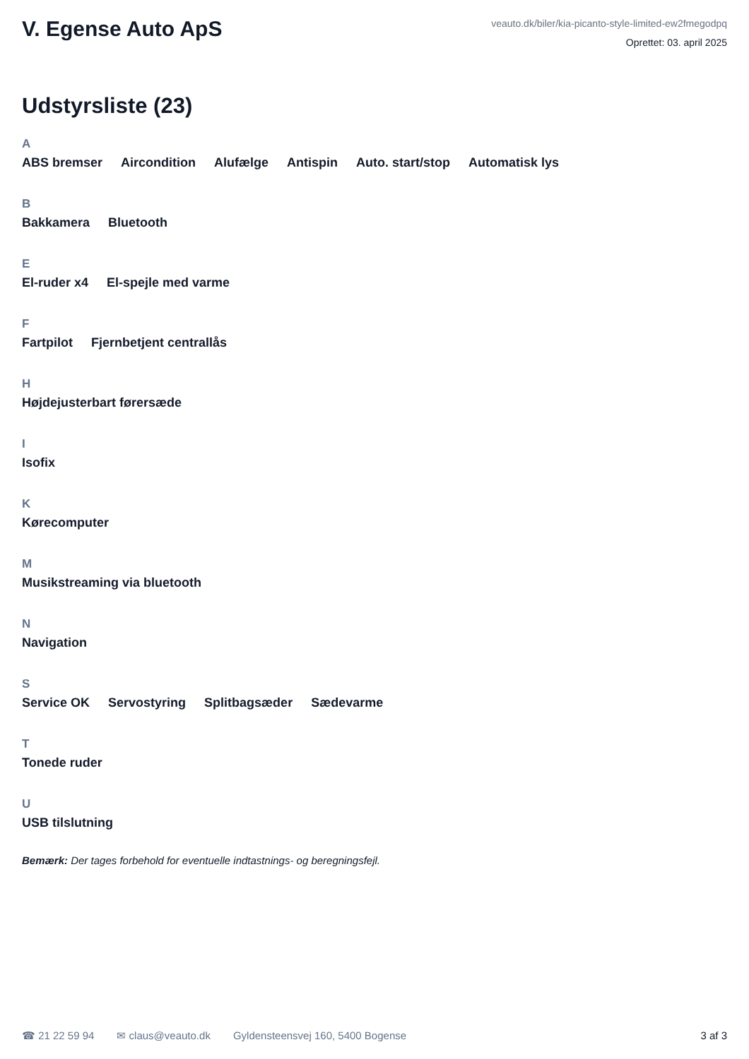V. Egense Auto ApS
veauto.dk/biler/kia-picanto-style-limited-ew2fmegodpq
Oprettet: 03. april 2025
Udstyrsliste (23)
A
ABS bremser Aircondition Alufælge Antispin Auto. start/stop Automatisk lys
B
Bakkamera Bluetooth
E
El-ruder x4 El-spejle med varme
F
Fartpilot Fjernbetjent centrallås
H
Højdejusterbart førersæde
I
Isofix
K
Kørecomputer
M
Musikstreaming via bluetooth
N
Navigation
S
Service OK Servostyring Splitbagsæder Sædevarme
T
Tonede ruder
U
USB tilslutning
Bemærk: Der tages forbehold for eventuelle indtastnings- og beregningsfejl.
☎ 21 22 59 94 ✉ claus@veauto.dk Gyldensteensvej 160, 5400 Bogense 3 af 3